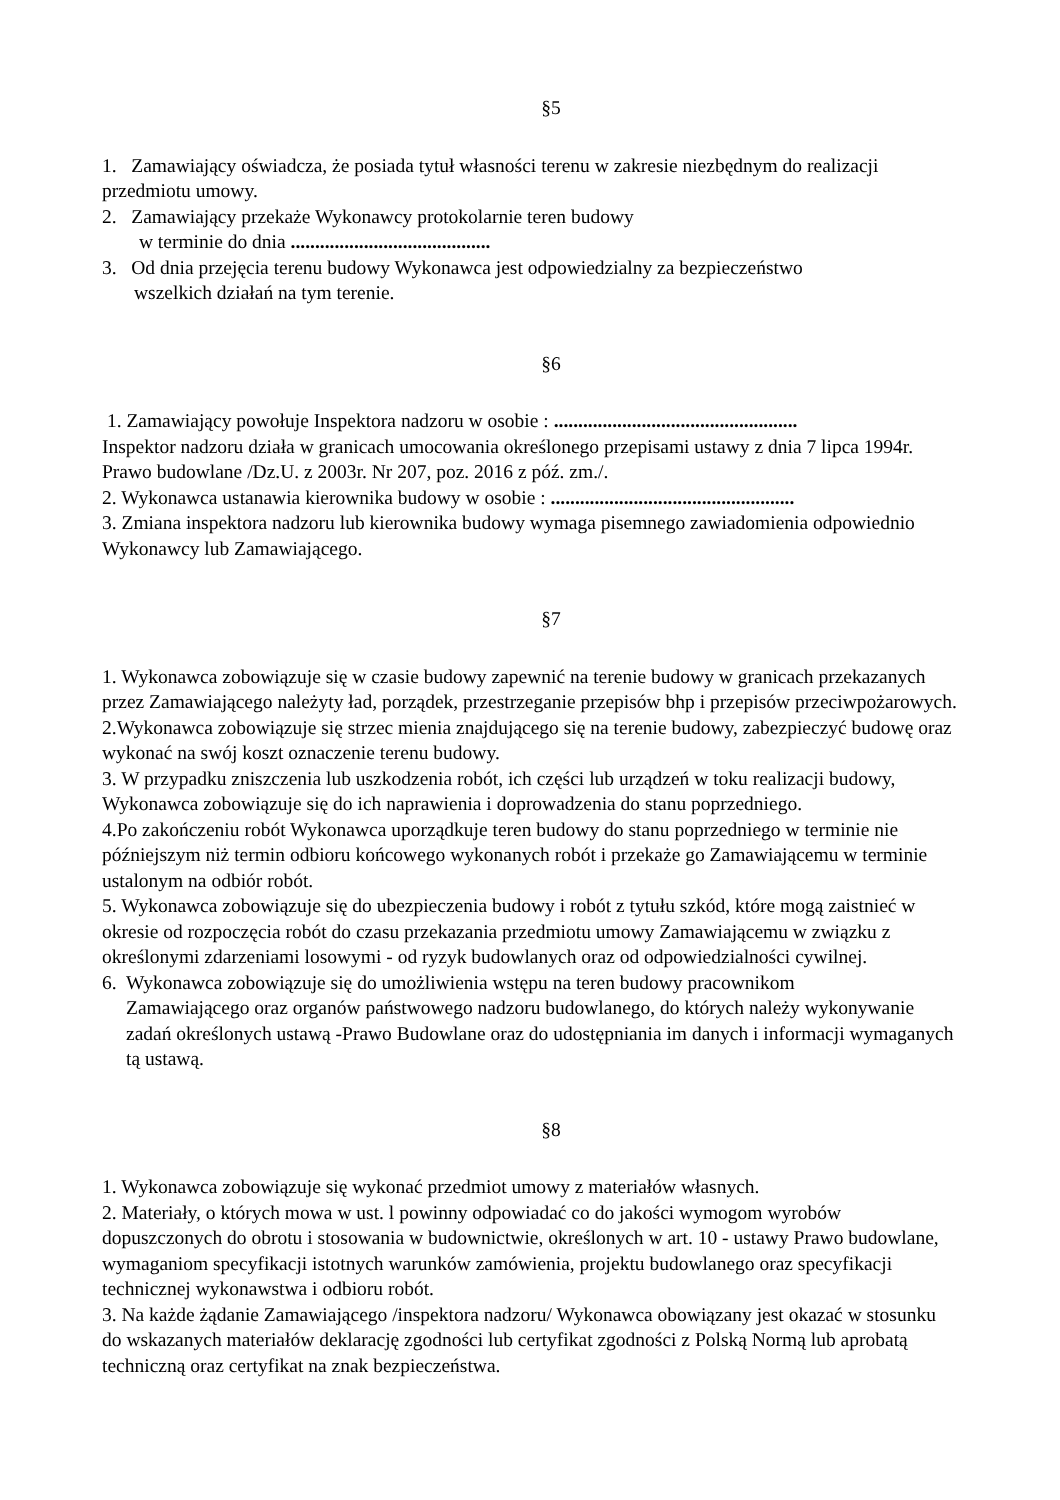§5
1. Zamawiający oświadcza, że posiada tytuł własności terenu w zakresie niezbędnym do realizacji przedmiotu umowy.
2. Zamawiający przekaże Wykonawcy protokolarnie teren budowy
w terminie do dnia .........................................
3. Od dnia przejęcia terenu budowy Wykonawca jest odpowiedzialny za bezpieczeństwo
wszelkich działań na tym terenie.
§6
1. Zamawiający powołuje Inspektora nadzoru w osobie : ..................................................
Inspektor nadzoru działa w granicach umocowania określonego przepisami ustawy z dnia 7 lipca 1994r. Prawo budowlane /Dz.U. z 2003r. Nr 207, poz. 2016 z póź. zm./.
2. Wykonawca ustanawia kierownika budowy w osobie : ..................................................
3. Zmiana inspektora nadzoru lub kierownika budowy wymaga pisemnego zawiadomienia odpowiednio Wykonawcy lub Zamawiającego.
§7
1. Wykonawca zobowiązuje się w czasie budowy zapewnić na terenie budowy w granicach przekazanych przez Zamawiającego należyty ład, porządek, przestrzeganie przepisów bhp i przepisów przeciwpożarowych.
2.Wykonawca zobowiązuje się strzec mienia znajdującego się na terenie budowy, zabezpieczyć budowę oraz wykonać na swój koszt oznaczenie terenu budowy.
3. W przypadku zniszczenia lub uszkodzenia robót, ich części lub urządzeń w toku realizacji budowy, Wykonawca zobowiązuje się do ich naprawienia i doprowadzenia do stanu poprzedniego.
4.Po zakończeniu robót Wykonawca uporządkuje teren budowy do stanu poprzedniego w terminie nie późniejszym niż termin odbioru końcowego wykonanych robót i przekaże go Zamawiającemu w terminie ustalonym na odbiór robót.
5. Wykonawca zobowiązuje się do ubezpieczenia budowy i robót z tytułu szkód, które mogą zaistnieć w okresie od rozpoczęcia robót do czasu przekazania przedmiotu umowy Zamawiającemu w związku z określonymi zdarzeniami losowymi - od ryzyk budowlanych oraz od odpowiedzialności cywilnej.
6. Wykonawca zobowiązuje się do umożliwienia wstępu na teren budowy pracownikom
Zamawiającego oraz organów państwowego nadzoru budowlanego, do których należy wykonywanie zadań określonych ustawą -Prawo Budowlane oraz do udostępniania im danych i informacji wymaganych tą ustawą.
§8
1. Wykonawca zobowiązuje się wykonać przedmiot umowy z materiałów własnych.
2. Materiały, o których mowa w ust. l powinny odpowiadać co do jakości wymogom wyrobów dopuszczonych do obrotu i stosowania w budownictwie, określonych w art. 10 - ustawy Prawo budowlane, wymaganiom specyfikacji istotnych warunków zamówienia, projektu budowlanego oraz specyfikacji technicznej wykonawstwa i odbioru robót.
3. Na każde żądanie Zamawiającego /inspektora nadzoru/ Wykonawca obowiązany jest okazać w stosunku do wskazanych materiałów deklarację zgodności lub certyfikat zgodności z Polską Normą lub aprobatą techniczną oraz certyfikat na znak bezpieczeństwa.